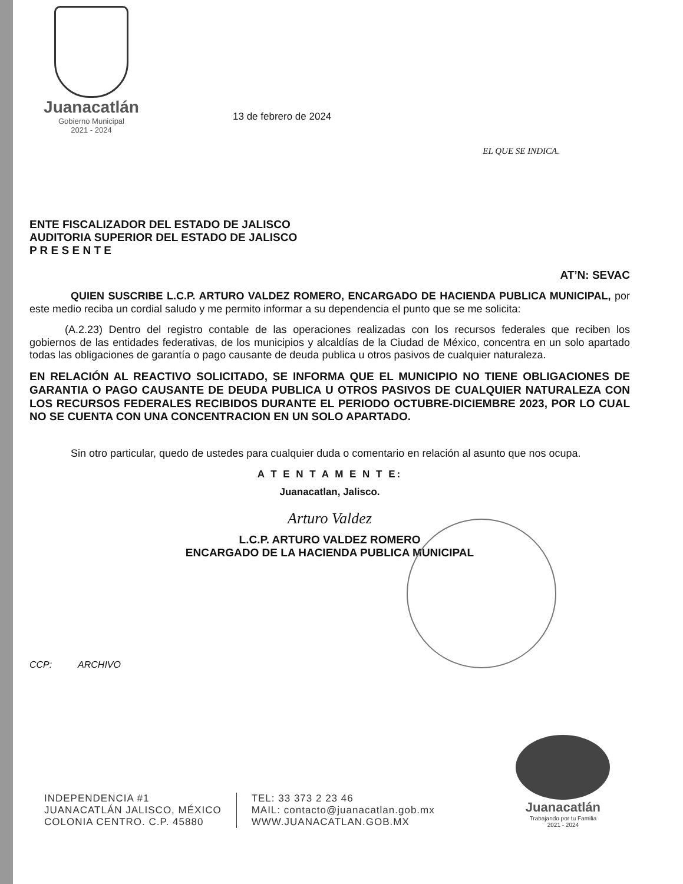Juanacatlán
Gobierno Municipal
2021 - 2024
13 de febrero de 2024
EL QUE SE INDICA.
ENTE FISCALIZADOR DEL ESTADO DE JALISCO
AUDITORIA SUPERIOR DEL ESTADO DE JALISCO
P R E S E N T E
AT’N: SEVAC
QUIEN SUSCRIBE L.C.P. ARTURO VALDEZ ROMERO, ENCARGADO DE HACIENDA PUBLICA MUNICIPAL, por este medio reciba un cordial saludo y me permito informar a su dependencia el punto que se me solicita:
(A.2.23) Dentro del registro contable de las operaciones realizadas con los recursos federales que reciben los gobiernos de las entidades federativas, de los municipios y alcaldías de la Ciudad de México, concentra en un solo apartado todas las obligaciones de garantía o pago causante de deuda publica u otros pasivos de cualquier naturaleza.
EN RELACIÓN AL REACTIVO SOLICITADO, SE INFORMA QUE EL MUNICIPIO NO TIENE OBLIGACIONES DE GARANTIA O PAGO CAUSANTE DE DEUDA PUBLICA U OTROS PASIVOS DE CUALQUIER NATURALEZA CON LOS RECURSOS FEDERALES RECIBIDOS DURANTE EL PERIODO OCTUBRE-DICIEMBRE 2023, POR LO CUAL NO SE CUENTA CON UNA CONCENTRACION EN UN SOLO APARTADO.
Sin otro particular, quedo de ustedes para cualquier duda o comentario en relación al asunto que nos ocupa.
A T E N T A M E N T E:
Juanacatlan, Jalisco.
Arturo Valdez
L.C.P. ARTURO VALDEZ ROMERO
ENCARGADO DE LA HACIENDA PUBLICA MUNICIPAL
CCP: ARCHIVO
INDEPENDENCIA #1
JUANACATLÁN JALISCO, MÉXICO
COLONIA CENTRO. C.P. 45880
TEL: 33 373 2 23 46
MAIL: contacto@juanacatlan.gob.mx
WWW.JUANACATLAN.GOB.MX
Juanacatlán
Trabajando por tu Familia
2021 - 2024